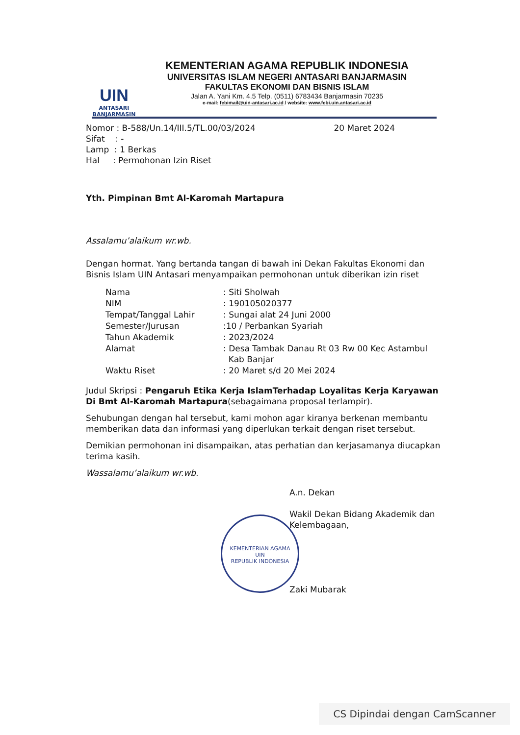UIN
ANTASARI
BANJARMASIN
KEMENTERIAN AGAMA REPUBLIK INDONESIA
UNIVERSITAS ISLAM NEGERI ANTASARI BANJARMASIN
FAKULTAS EKONOMI DAN BISNIS ISLAM
Jalan A. Yani Km. 4.5 Telp. (0511) 6783434 Banjarmasin 70235
e-mail: febimail@uin-antasari.ac.id / website: www.febi.uin.antasari.ac.id
Nomor : B-588/Un.14/III.5/TL.00/03/2024
20 Maret 2024
Sifat : -
Lamp : 1 Berkas
Hal : Permohonan Izin Riset
Yth. Pimpinan Bmt Al-Karomah Martapura
Assalamu’alaikum wr.wb.
Dengan hormat. Yang bertanda tangan di bawah ini Dekan Fakultas Ekonomi dan Bisnis Islam UIN Antasari menyampaikan permohonan untuk diberikan izin riset
| Nama | : Siti Sholwah |
| NIM | : 190105020377 |
| Tempat/Tanggal Lahir | : Sungai alat 24 Juni 2000 |
| Semester/Jurusan | :10 / Perbankan Syariah |
| Tahun Akademik | : 2023/2024 |
| Alamat | : Desa Tambak Danau Rt 03 Rw 00 Kec Astambul Kab Banjar |
| Waktu Riset | : 20 Maret s/d 20 Mei 2024 |
Judul Skripsi : Pengaruh Etika Kerja IslamTerhadap Loyalitas Kerja Karyawan Di Bmt Al-Karomah Martapura(sebagaimana proposal terlampir).
Sehubungan dengan hal tersebut, kami mohon agar kiranya berkenan membantu memberikan data dan informasi yang diperlukan terkait dengan riset tersebut.
Demikian permohonan ini disampaikan, atas perhatian dan kerjasamanya diucapkan terima kasih.
Wassalamu’alaikum wr.wb.
A.n. Dekan
Wakil Dekan Bidang Akademik dan Kelembagaan,
Zaki Mubarak
KEMENTERIAN AGAMA
UIN
REPUBLIK INDONESIA
CS Dipindai dengan CamScanner